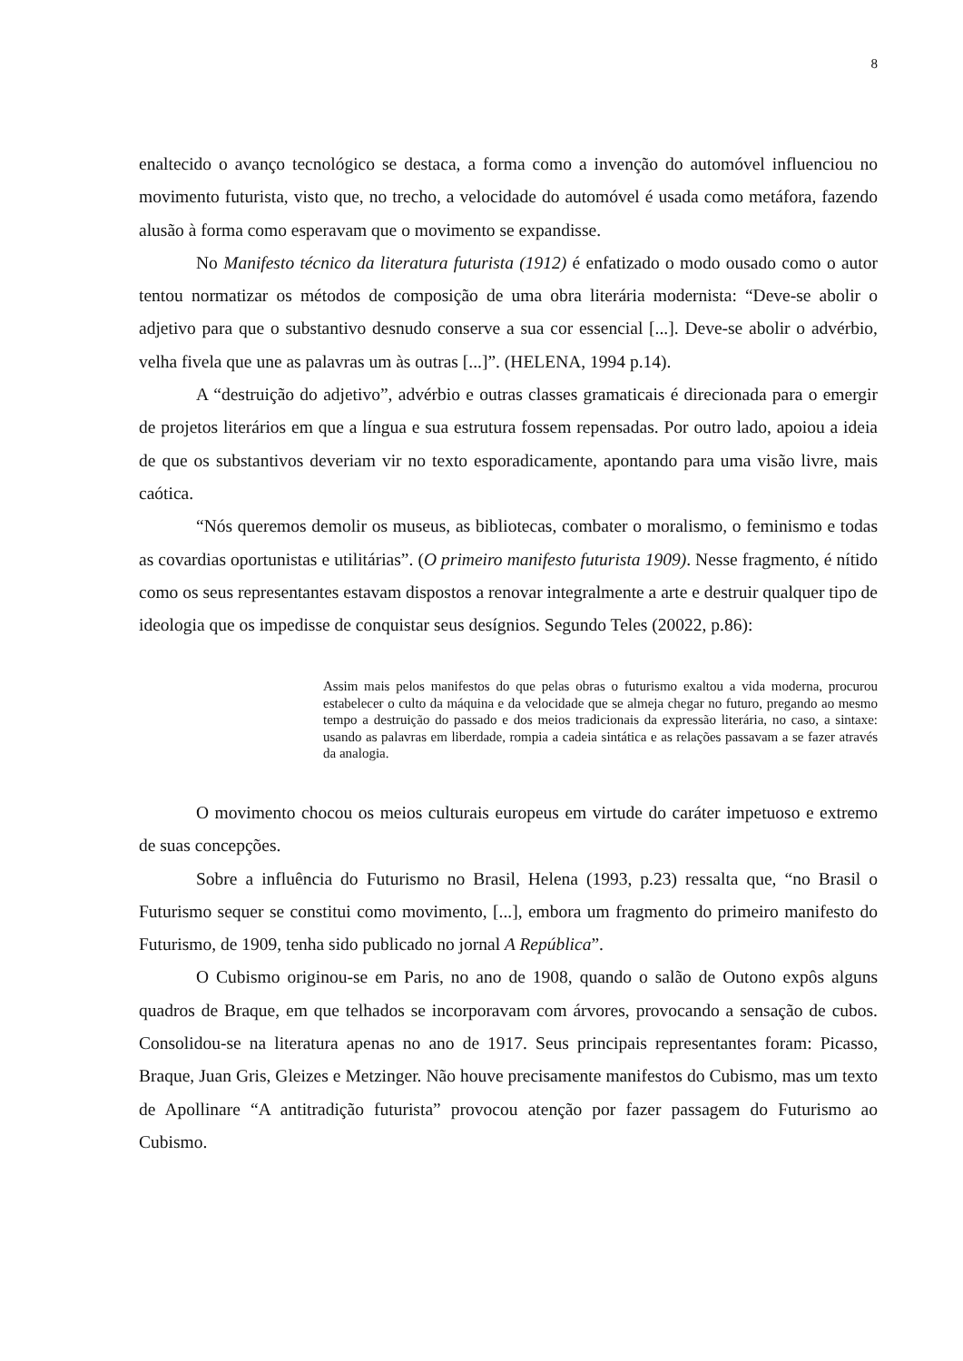8
enaltecido o avanço tecnológico se destaca, a forma como a invenção do automóvel influenciou no movimento futurista, visto que, no trecho, a velocidade do automóvel é usada como metáfora, fazendo alusão à forma como esperavam que o movimento se expandisse.
No Manifesto técnico da literatura futurista (1912) é enfatizado o modo ousado como o autor tentou normatizar os métodos de composição de uma obra literária modernista: “Deve-se abolir o adjetivo para que o substantivo desnudo conserve a sua cor essencial [...]. Deve-se abolir o advérbio, velha fivela que une as palavras um às outras [...]”. (HELENA, 1994 p.14).
A “destruição do adjetivo”, advérbio e outras classes gramaticais é direcionada para o emergir de projetos literários em que a língua e sua estrutura fossem repensadas. Por outro lado, apoiou a ideia de que os substantivos deveriam vir no texto esporadicamente, apontando para uma visão livre, mais caótica.
“Nós queremos demolir os museus, as bibliotecas, combater o moralismo, o feminismo e todas as covardias oportunistas e utilitárias”. (O primeiro manifesto futurista 1909). Nesse fragmento, é nítido como os seus representantes estavam dispostos a renovar integralmente a arte e destruir qualquer tipo de ideologia que os impedisse de conquistar seus desígnios. Segundo Teles (20022, p.86):
Assim mais pelos manifestos do que pelas obras o futurismo exaltou a vida moderna, procurou estabelecer o culto da máquina e da velocidade que se almeja chegar no futuro, pregando ao mesmo tempo a destruição do passado e dos meios tradicionais da expressão literária, no caso, a sintaxe: usando as palavras em liberdade, rompia a cadeia sintática e as relações passavam a se fazer através da analogia.
O movimento chocou os meios culturais europeus em virtude do caráter impetuoso e extremo de suas concepções.
Sobre a influência do Futurismo no Brasil, Helena (1993, p.23) ressalta que, “no Brasil o Futurismo sequer se constitui como movimento, [...], embora um fragmento do primeiro manifesto do Futurismo, de 1909, tenha sido publicado no jornal A República”.
O Cubismo originou-se em Paris, no ano de 1908, quando o salão de Outono expôs alguns quadros de Braque, em que telhados se incorporavam com árvores, provocando a sensação de cubos. Consolidou-se na literatura apenas no ano de 1917. Seus principais representantes foram: Picasso, Braque, Juan Gris, Gleizes e Metzinger. Não houve precisamente manifestos do Cubismo, mas um texto de Apollinare “A antitradição futurista” provocou atenção por fazer passagem do Futurismo ao Cubismo.